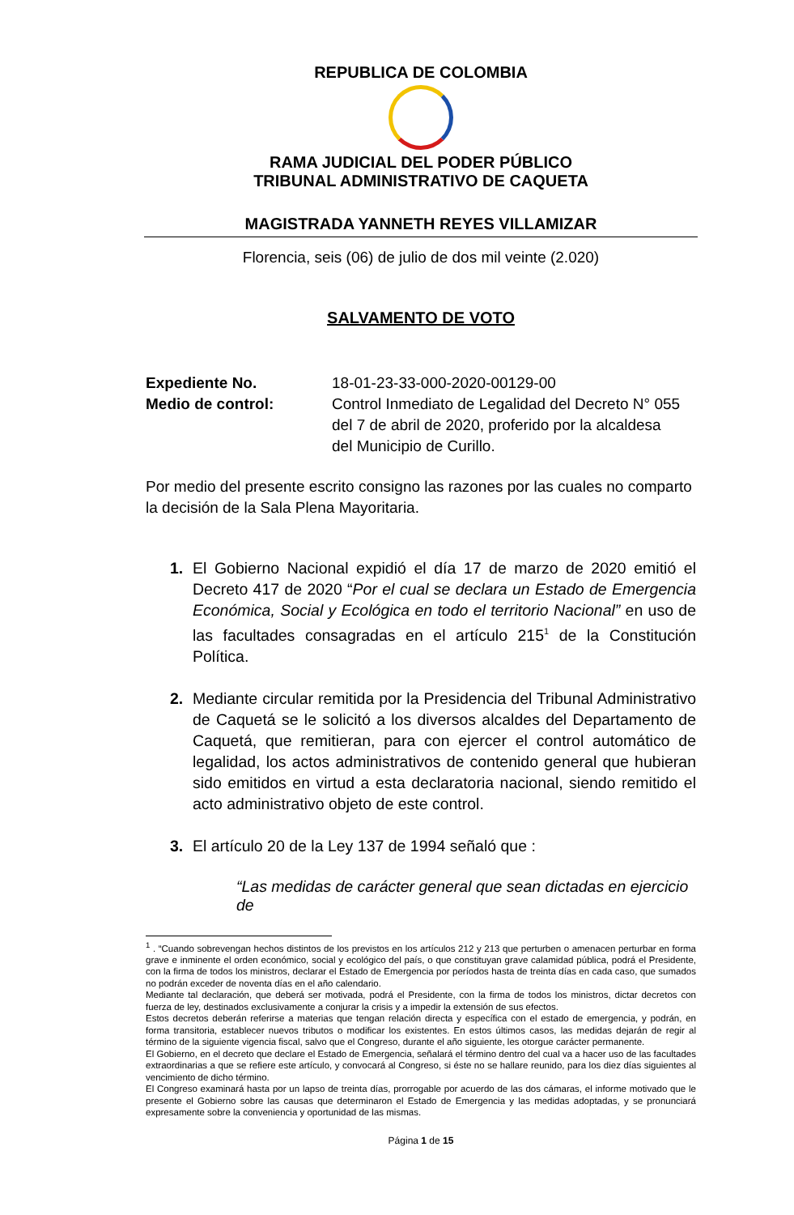REPUBLICA DE COLOMBIA
RAMA JUDICIAL DEL PODER PÚBLICO
TRIBUNAL ADMINISTRATIVO DE CAQUETA
MAGISTRADA YANNETH REYES VILLAMIZAR
Florencia, seis (06) de julio de dos mil veinte (2.020)
SALVAMENTO DE VOTO
Expediente No. 18-01-23-33-000-2020-00129-00
Medio de control: Control Inmediato de Legalidad del Decreto N° 055
del 7 de abril de 2020, proferido por la alcaldesa
del Municipio de Curillo.
Por medio del presente escrito consigno las razones por las cuales no comparto la decisión de la Sala Plena Mayoritaria.
1. El Gobierno Nacional expidió el día 17 de marzo de 2020 emitió el Decreto 417 de 2020 “Por el cual se declara un Estado de Emergencia Económica, Social y Ecológica en todo el territorio Nacional” en uso de las facultades consagradas en el artículo 215<sup>1</sup> de la Constitución Política.
2. Mediante circular remitida por la Presidencia del Tribunal Administrativo de Caquetá se le solicitó a los diversos alcaldes del Departamento de Caquetá, que remitieran, para con ejercer el control automático de legalidad, los actos administrativos de contenido general que hubieran sido emitidos en virtud a esta declaratoria nacional, siendo remitido el acto administrativo objeto de este control.
3. El artículo 20 de la Ley 137 de 1994 señaló que :
“Las medidas de carácter general que sean dictadas en ejercicio de
<sup>1</sup> . “Cuando sobrevengan hechos distintos de los previstos en los artículos 212 y 213 que perturben o amenacen perturbar en forma grave e inminente el orden económico, social y ecológico del país, o que constituyan grave calamidad pública, podrá el Presidente, con la firma de todos los ministros, declarar el Estado de Emergencia por períodos hasta de treinta días en cada caso, que sumados no podrán exceder de noventa días en el año calendario.
Mediante tal declaración, que deberá ser motivada, podrá el Presidente, con la firma de todos los ministros, dictar decretos con fuerza de ley, destinados exclusivamente a conjurar la crisis y a impedir la extensión de sus efectos.
Estos decretos deberán referirse a materias que tengan relación directa y específica con el estado de emergencia, y podrán, en forma transitoria, establecer nuevos tributos o modificar los existentes. En estos últimos casos, las medidas dejarán de regir al término de la siguiente vigencia fiscal, salvo que el Congreso, durante el año siguiente, les otorgue carácter permanente.
El Gobierno, en el decreto que declare el Estado de Emergencia, señalará el término dentro del cual va a hacer uso de las facultades extraordinarias a que se refiere este artículo, y convocará al Congreso, si éste no se hallare reunido, para los diez días siguientes al vencimiento de dicho término.
El Congreso examinará hasta por un lapso de treinta días, prorrogable por acuerdo de las dos cámaras, el informe motivado que le presente el Gobierno sobre las causas que determinaron el Estado de Emergencia y las medidas adoptadas, y se pronunciará expresamente sobre la conveniencia y oportunidad de las mismas.
Página 1 de 15